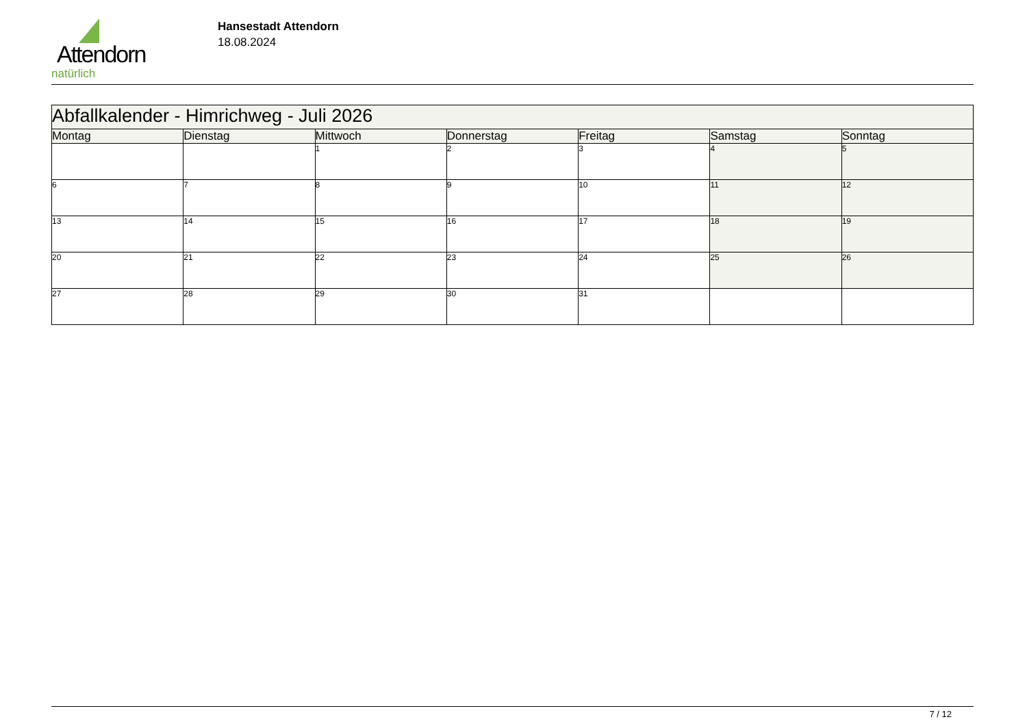Attendorn
natürlich
Hansestadt Attendorn
18.08.2024
| Abfallkalender - Himrichweg - Juli 2026 | | | | | | |
| Montag | Dienstag | Mittwoch | Donnerstag | Freitag | Samstag | Sonntag |
| | | 1 | 2 | 3 | 4 | 5 |
| 6 | 7 | 8 | 9 | 10 | 11 | 12 |
| 13 | 14 | 15 | 16 | 17 | 18 | 19 |
| 20 | 21 | 22 | 23 | 24 | 25 | 26 |
| 27 | 28 | 29 | 30 | 31 | | |
7 / 12